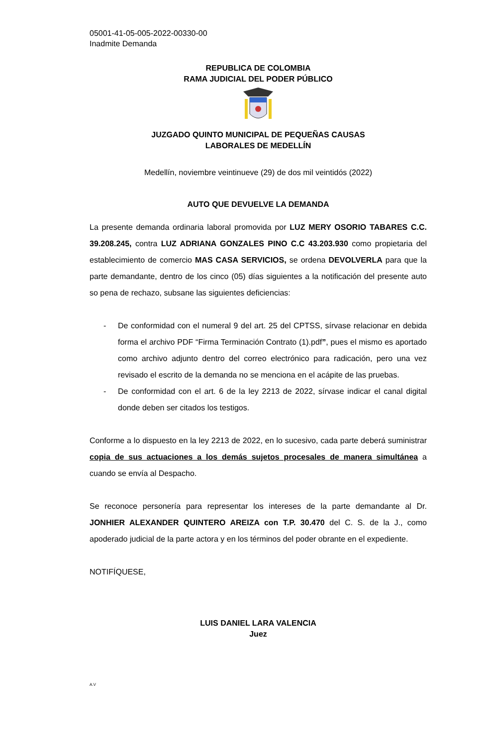05001-41-05-005-2022-00330-00
Inadmite Demanda
REPUBLICA DE COLOMBIA
RAMA JUDICIAL DEL PODER PÚBLICO
JUZGADO QUINTO MUNICIPAL DE PEQUEÑAS CAUSAS
LABORALES DE MEDELLÍN
Medellín, noviembre veintinueve (29) de dos mil veintidós (2022)
AUTO QUE DEVUELVE LA DEMANDA
La presente demanda ordinaria laboral promovida por LUZ MERY OSORIO TABARES C.C. 39.208.245, contra LUZ ADRIANA GONZALES PINO C.C 43.203.930 como propietaria del establecimiento de comercio MAS CASA SERVICIOS, se ordena DEVOLVERLA para que la parte demandante, dentro de los cinco (05) días siguientes a la notificación del presente auto so pena de rechazo, subsane las siguientes deficiencias:
- De conformidad con el numeral 9 del art. 25 del CPTSS, sírvase relacionar en debida forma el archivo PDF “Firma Terminación Contrato (1).pdf”, pues el mismo es aportado como archivo adjunto dentro del correo electrónico para radicación, pero una vez revisado el escrito de la demanda no se menciona en el acápite de las pruebas.
- De conformidad con el art. 6 de la ley 2213 de 2022, sírvase indicar el canal digital donde deben ser citados los testigos.
Conforme a lo dispuesto en la ley 2213 de 2022, en lo sucesivo, cada parte deberá suministrar copia de sus actuaciones a los demás sujetos procesales de manera simultánea a cuando se envía al Despacho.
Se reconoce personería para representar los intereses de la parte demandante al Dr. JONHIER ALEXANDER QUINTERO AREIZA con T.P. 30.470 del C. S. de la J., como apoderado judicial de la parte actora y en los términos del poder obrante en el expediente.
NOTIFÍQUESE,
LUIS DANIEL LARA VALENCIA
Juez
A.V